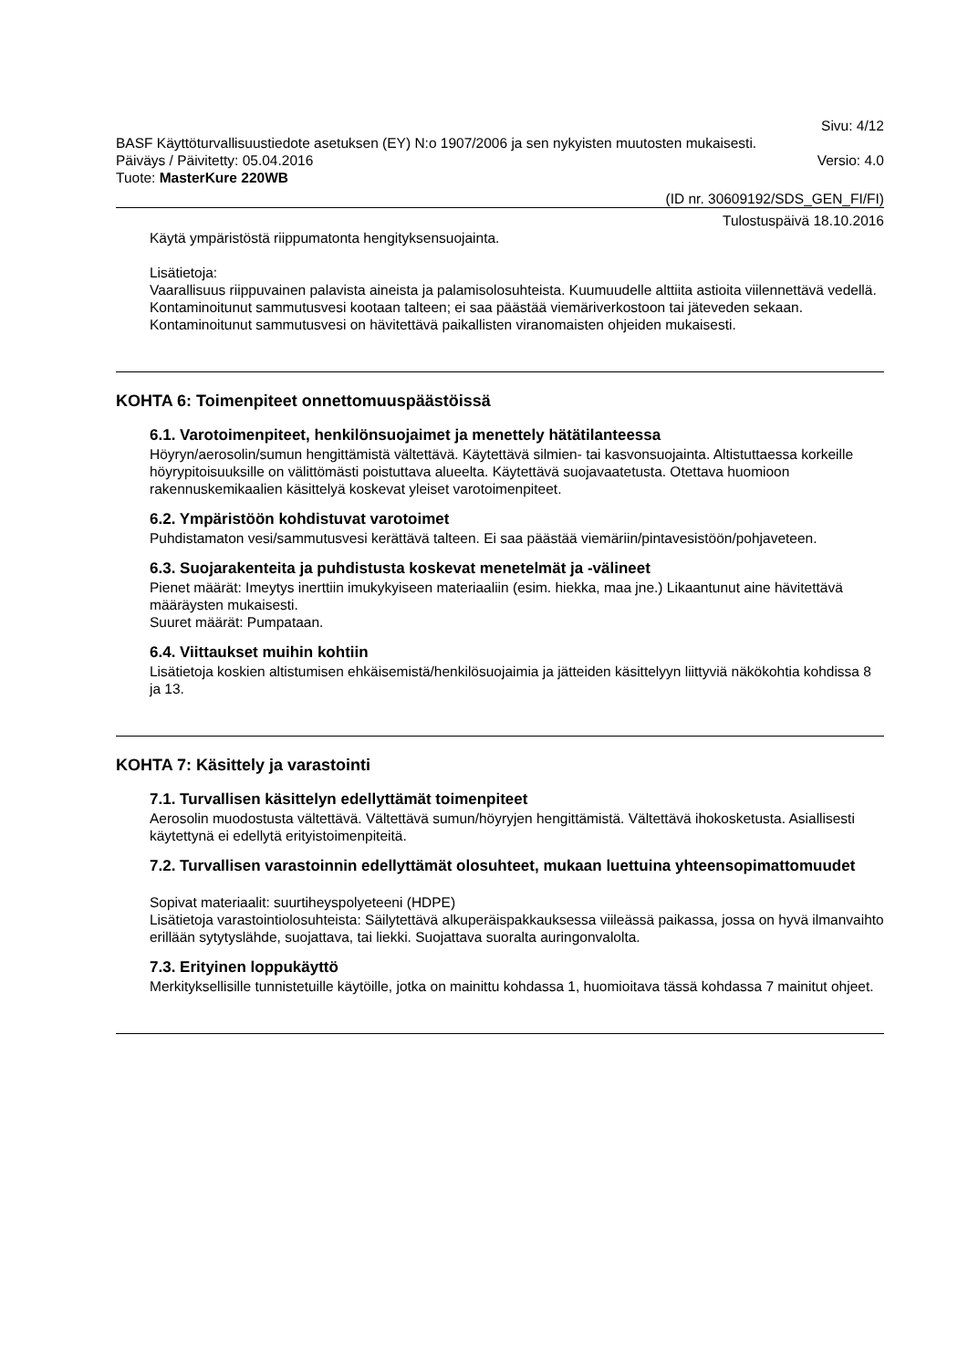Sivu: 4/12
BASF Käyttöturvallisuustiedote asetuksen (EY) N:o 1907/2006 ja sen nykyisten muutosten mukaisesti.
Päiväys / Päivitetty: 05.04.2016 Versio: 4.0
Tuote: MasterKure 220WB
(ID nr. 30609192/SDS_GEN_FI/FI)
Tulostuspäivä 18.10.2016
Käytä ympäristöstä riippumatonta hengityksensuojainta.
Lisätietoja:
Vaarallisuus riippuvainen palavista aineista ja palamisolosuhteista. Kuumuudelle alttiita astioita viilennettävä vedellä. Kontaminoitunut sammutusvesi kootaan talteen; ei saa päästää viemäriverkostoon tai jäteveden sekaan. Kontaminoitunut sammutusvesi on hävitettävä paikallisten viranomaisten ohjeiden mukaisesti.
KOHTA 6: Toimenpiteet onnettomuuspäästöissä
6.1. Varotoimenpiteet, henkilönsuojaimet ja menettely hätätilanteessa
Höyryn/aerosolin/sumun hengittämistä vältettävä. Käytettävä silmien- tai kasvonsuojainta. Altistuttaessa korkeille höyrypitoisuuksille on välittömästi poistuttava alueelta. Käytettävä suojavaatetusta. Otettava huomioon rakennuskemikaalien käsittelyä koskevat yleiset varotoimenpiteet.
6.2. Ympäristöön kohdistuvat varotoimet
Puhdistamaton vesi/sammutusvesi kerättävä talteen. Ei saa päästää viemäriin/pintavesistöön/pohjaveteen.
6.3. Suojarakenteita ja puhdistusta koskevat menetelmät ja -välineet
Pienet määrät: Imeytys inerttiin imukykyiseen materiaaliin (esim. hiekka, maa jne.) Likaantunut aine hävitettävä määräysten mukaisesti.
Suuret määrät: Pumpataan.
6.4. Viittaukset muihin kohtiin
Lisätietoja koskien altistumisen ehkäisemistä/henkilösuojaimia ja jätteiden käsittelyyn liittyviä näkökohtia kohdissa 8 ja 13.
KOHTA 7: Käsittely ja varastointi
7.1. Turvallisen käsittelyn edellyttämät toimenpiteet
Aerosolin muodostusta vältettävä. Vältettävä sumun/höyryjen hengittämistä. Vältettävä ihokosketusta. Asiallisesti käytettynä ei edellytä erityistoimenpiteitä.
7.2. Turvallisen varastoinnin edellyttämät olosuhteet, mukaan luettuina yhteensopimattomuudet
Sopivat materiaalit: suurtiheyspolyeteeni (HDPE)
Lisätietoja varastointiolosuhteista: Säilytettävä alkuperäispakkauksessa viileässä paikassa, jossa on hyvä ilmanvaihto erillään sytytyslähde, suojattava, tai liekki. Suojattava suoralta auringonvalolta.
7.3. Erityinen loppukäyttö
Merkityksellisille tunnistetuille käytöille, jotka on mainittu kohdassa 1, huomioitava tässä kohdassa 7 mainitut ohjeet.